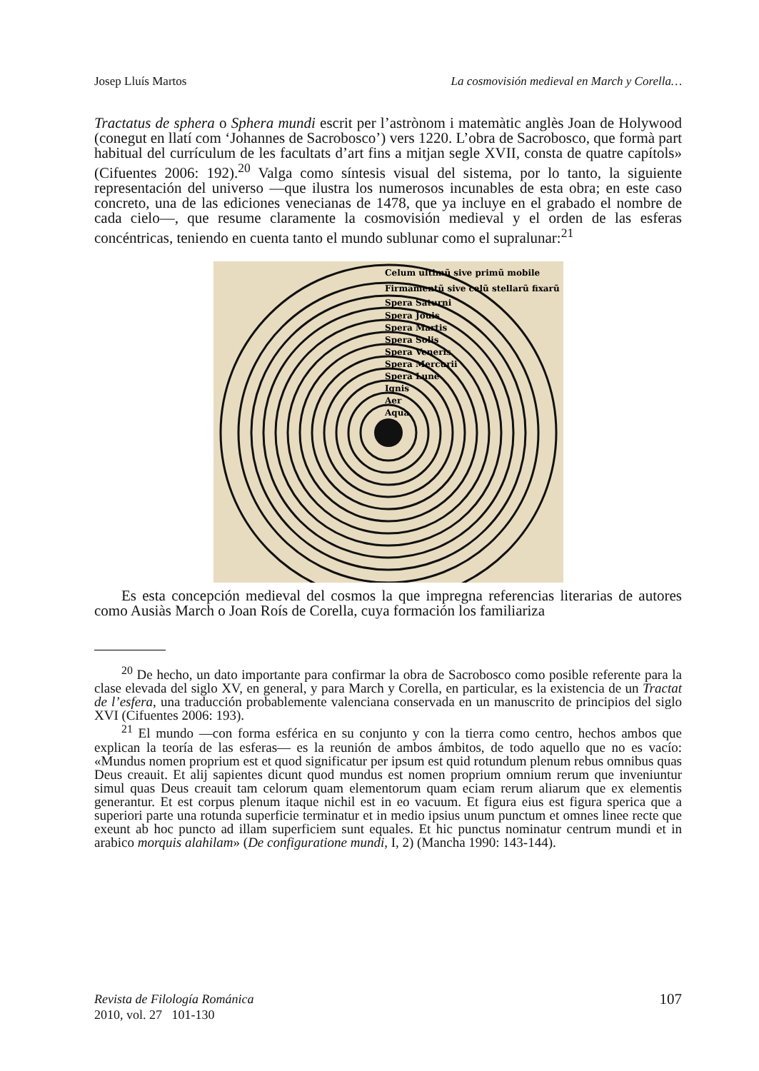Josep Lluís Martos La cosmovisión medieval en March y Corella…
Tractatus de sphera o Sphera mundi escrit per l’astrònom i matemàtic anglès Joan de Holywood (conegut en llatí com ‘Johannes de Sacrobosco’) vers 1220. L’obra de Sacrobosco, que formà part habitual del currículum de les facultats d’art fins a mitjan segle XVII, consta de quatre capítols» (Cifuentes 2006: 192).<sup>20</sup> Valga como síntesis visual del sistema, por lo tanto, la siguiente representación del universo —que ilustra los numerosos incunables de esta obra; en este caso concreto, una de las ediciones venecianas de 1478, que ya incluye en el grabado el nombre de cada cielo—, que resume claramente la cosmovisión medieval y el orden de las esferas concéntricas, teniendo en cuenta tanto el mundo sublunar como el supralunar:<sup>21</sup>
Celum ultimũ sive primũ mobile
Firmamentũ sive celũ stellarũ fixarũ
Spera Saturni
Spera Jouis
Spera Martis
Spera Solis
Spera Veneris
Spera Mercurii
Spera Lune
Ignis
Aer
Aqua
Es esta concepción medieval del cosmos la que impregna referencias literarias de autores como Ausiàs March o Joan Roís de Corella, cuya formación los familiariza
<sup>20</sup> De hecho, un dato importante para confirmar la obra de Sacrobosco como posible referente para la clase elevada del siglo XV, en general, y para March y Corella, en particular, es la existencia de un Tractat de l’esfera, una traducción probablemente valenciana conservada en un manuscrito de principios del siglo XVI (Cifuentes 2006: 193).
<sup>21</sup> El mundo —con forma esférica en su conjunto y con la tierra como centro, hechos ambos que explican la teoría de las esferas— es la reunión de ambos ámbitos, de todo aquello que no es vacío: «Mundus nomen proprium est et quod significatur per ipsum est quid rotundum plenum rebus omnibus quas Deus creauit. Et alij sapientes dicunt quod mundus est nomen proprium omnium rerum que inveniuntur simul quas Deus creauit tam celorum quam elementorum quam eciam rerum aliarum que ex elementis generantur. Et est corpus plenum itaque nichil est in eo vacuum. Et figura eius est figura sperica que a superiori parte una rotunda superficie terminatur et in medio ipsius unum punctum et omnes linee recte que exeunt ab hoc puncto ad illam superficiem sunt equales. Et hic punctus nominatur centrum mundi et in arabico morquis alahilam» (De configuratione mundi, I, 2) (Mancha 1990: 143-144).
Revista de Filología Románica
2010, vol. 27 101-130
107